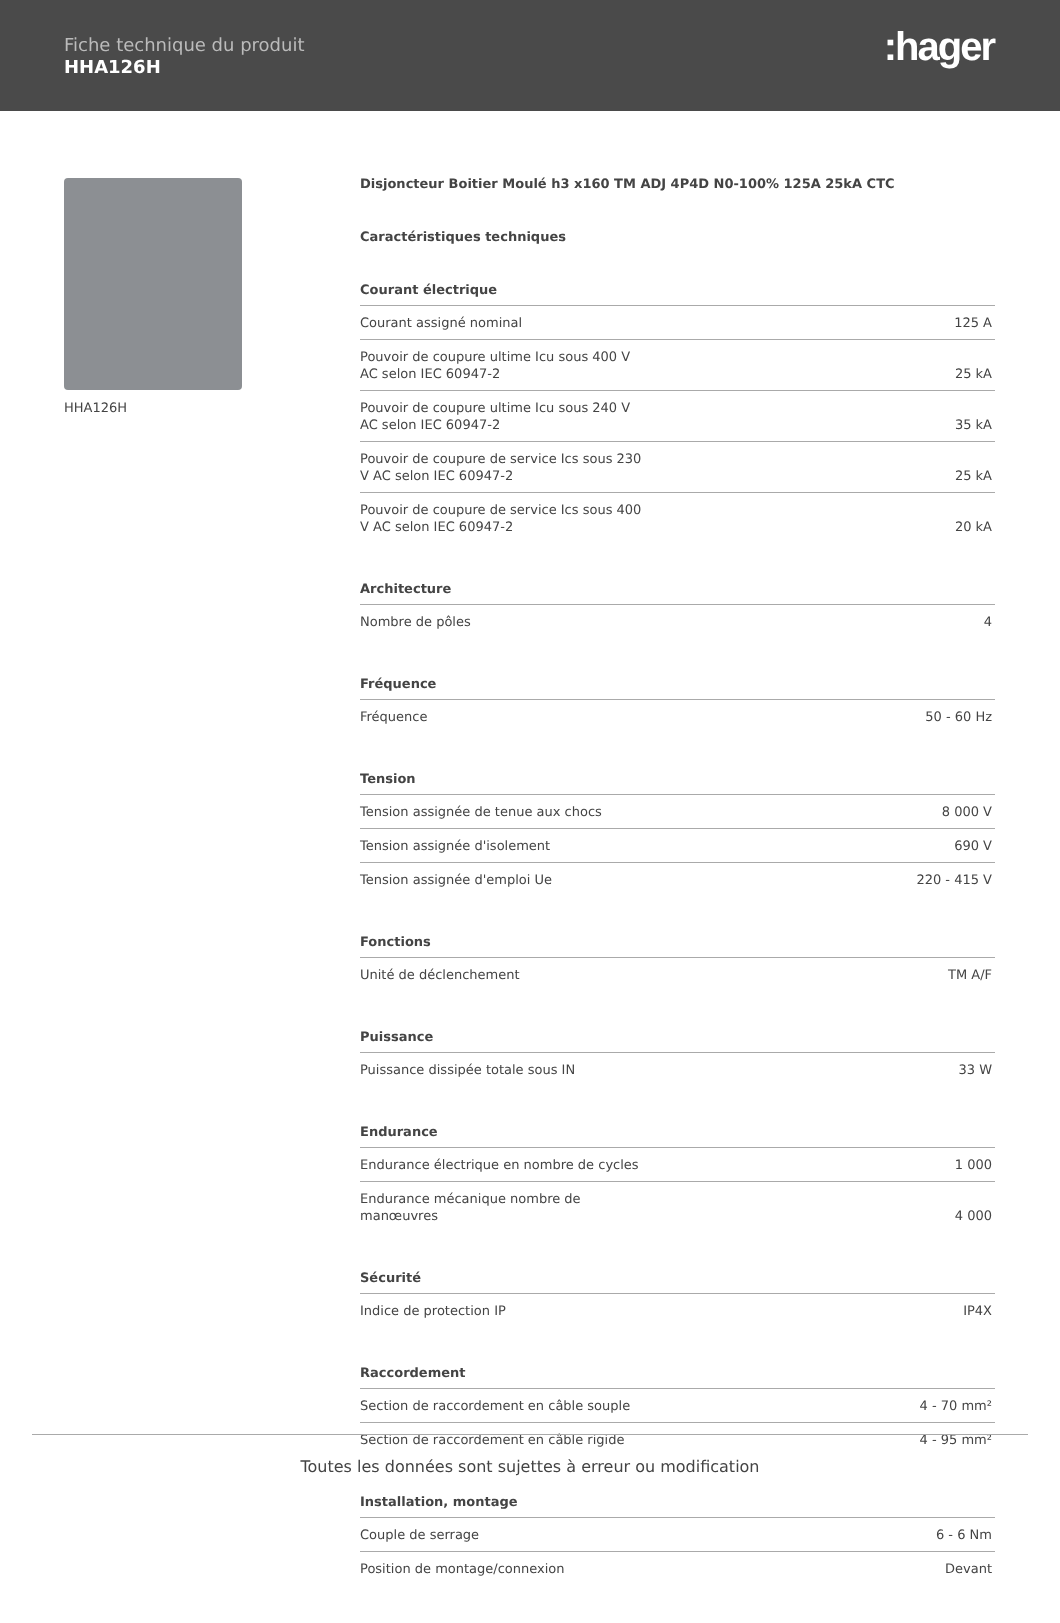Fiche technique du produit
HHA126H :hager
HHA126H
Disjoncteur Boitier Moulé h3 x160 TM ADJ 4P4D N0-100% 125A 25kA CTC
Caractéristiques techniques
Courant électrique
| Courant assigné nominal | 125 A |
| Pouvoir de coupure ultime Icu sous 400 V AC selon IEC 60947-2 | 25 kA |
| Pouvoir de coupure ultime Icu sous 240 V AC selon IEC 60947-2 | 35 kA |
| Pouvoir de coupure de service Ics sous 230 V AC selon IEC 60947-2 | 25 kA |
| Pouvoir de coupure de service Ics sous 400 V AC selon IEC 60947-2 | 20 kA |
Architecture
| Nombre de pôles | 4 |
Fréquence
| Fréquence | 50 - 60 Hz |
Tension
| Tension assignée de tenue aux chocs | 8 000 V |
| Tension assignée d'isolement | 690 V |
| Tension assignée d'emploi Ue | 220 - 415 V |
Fonctions
| Unité de déclenchement | TM A/F |
Puissance
| Puissance dissipée totale sous IN | 33 W |
Endurance
| Endurance électrique en nombre de cycles | 1 000 |
| Endurance mécanique nombre de manœuvres | 4 000 |
Sécurité
| Indice de protection IP | IP4X |
Raccordement
| Section de raccordement en câble souple | 4 - 70 mm² |
| Section de raccordement en câble rigide | 4 - 95 mm² |
Installation, montage
| Couple de serrage | 6 - 6 Nm |
| Position de montage/connexion | Devant |
Toutes les données sont sujettes à erreur ou modification